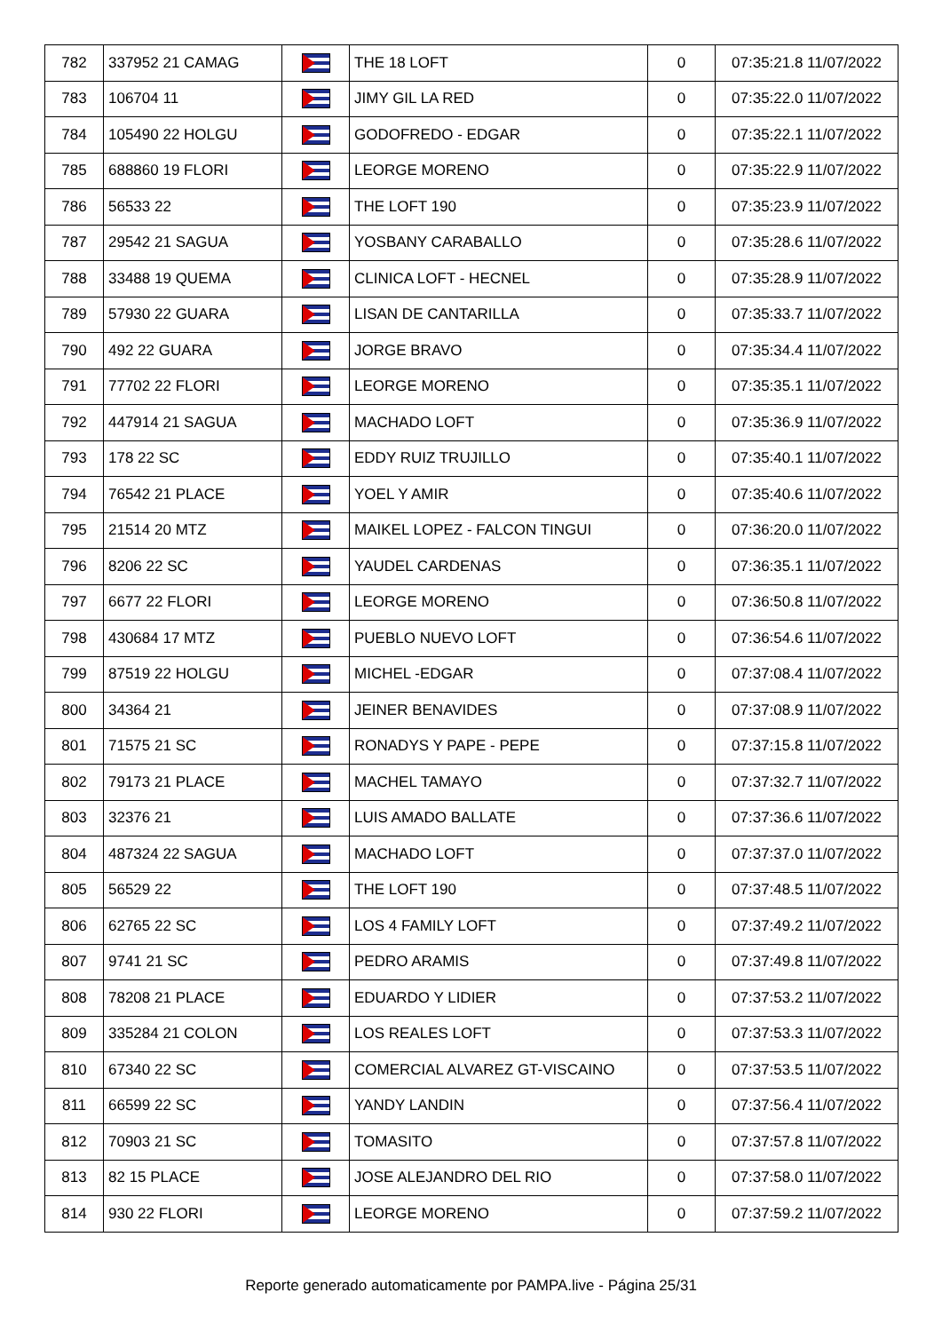| 782 | 337952 21 CAMAG | | THE 18 LOFT | 0 | 07:35:21.8 11/07/2022 |
| 783 | 106704 11 | | JIMY GIL LA RED | 0 | 07:35:22.0 11/07/2022 |
| 784 | 105490 22 HOLGU | | GODOFREDO - EDGAR | 0 | 07:35:22.1 11/07/2022 |
| 785 | 688860 19 FLORI | | LEORGE MORENO | 0 | 07:35:22.9 11/07/2022 |
| 786 | 56533 22 | | THE LOFT 190 | 0 | 07:35:23.9 11/07/2022 |
| 787 | 29542 21 SAGUA | | YOSBANY CARABALLO | 0 | 07:35:28.6 11/07/2022 |
| 788 | 33488 19 QUEMA | | CLINICA LOFT - HECNEL | 0 | 07:35:28.9 11/07/2022 |
| 789 | 57930 22 GUARA | | LISAN DE CANTARILLA | 0 | 07:35:33.7 11/07/2022 |
| 790 | 492 22 GUARA | | JORGE BRAVO | 0 | 07:35:34.4 11/07/2022 |
| 791 | 77702 22 FLORI | | LEORGE MORENO | 0 | 07:35:35.1 11/07/2022 |
| 792 | 447914 21 SAGUA | | MACHADO LOFT | 0 | 07:35:36.9 11/07/2022 |
| 793 | 178 22 SC | | EDDY RUIZ TRUJILLO | 0 | 07:35:40.1 11/07/2022 |
| 794 | 76542 21 PLACE | | YOEL Y AMIR | 0 | 07:35:40.6 11/07/2022 |
| 795 | 21514 20 MTZ | | MAIKEL LOPEZ - FALCON TINGUI | 0 | 07:36:20.0 11/07/2022 |
| 796 | 8206 22 SC | | YAUDEL CARDENAS | 0 | 07:36:35.1 11/07/2022 |
| 797 | 6677 22 FLORI | | LEORGE MORENO | 0 | 07:36:50.8 11/07/2022 |
| 798 | 430684 17 MTZ | | PUEBLO NUEVO LOFT | 0 | 07:36:54.6 11/07/2022 |
| 799 | 87519 22 HOLGU | | MICHEL -EDGAR | 0 | 07:37:08.4 11/07/2022 |
| 800 | 34364 21 | | JEINER BENAVIDES | 0 | 07:37:08.9 11/07/2022 |
| 801 | 71575 21 SC | | RONADYS Y PAPE - PEPE | 0 | 07:37:15.8 11/07/2022 |
| 802 | 79173 21 PLACE | | MACHEL TAMAYO | 0 | 07:37:32.7 11/07/2022 |
| 803 | 32376 21 | | LUIS AMADO BALLATE | 0 | 07:37:36.6 11/07/2022 |
| 804 | 487324 22 SAGUA | | MACHADO LOFT | 0 | 07:37:37.0 11/07/2022 |
| 805 | 56529 22 | | THE LOFT 190 | 0 | 07:37:48.5 11/07/2022 |
| 806 | 62765 22 SC | | LOS 4 FAMILY LOFT | 0 | 07:37:49.2 11/07/2022 |
| 807 | 9741 21 SC | | PEDRO ARAMIS | 0 | 07:37:49.8 11/07/2022 |
| 808 | 78208 21 PLACE | | EDUARDO Y LIDIER | 0 | 07:37:53.2 11/07/2022 |
| 809 | 335284 21 COLON | | LOS REALES LOFT | 0 | 07:37:53.3 11/07/2022 |
| 810 | 67340 22 SC | | COMERCIAL ALVAREZ GT-VISCAINO | 0 | 07:37:53.5 11/07/2022 |
| 811 | 66599 22 SC | | YANDY LANDIN | 0 | 07:37:56.4 11/07/2022 |
| 812 | 70903 21 SC | | TOMASITO | 0 | 07:37:57.8 11/07/2022 |
| 813 | 82 15 PLACE | | JOSE ALEJANDRO DEL RIO | 0 | 07:37:58.0 11/07/2022 |
| 814 | 930 22 FLORI | | LEORGE MORENO | 0 | 07:37:59.2 11/07/2022 |
Reporte generado automaticamente por PAMPA.live - Página 25/31